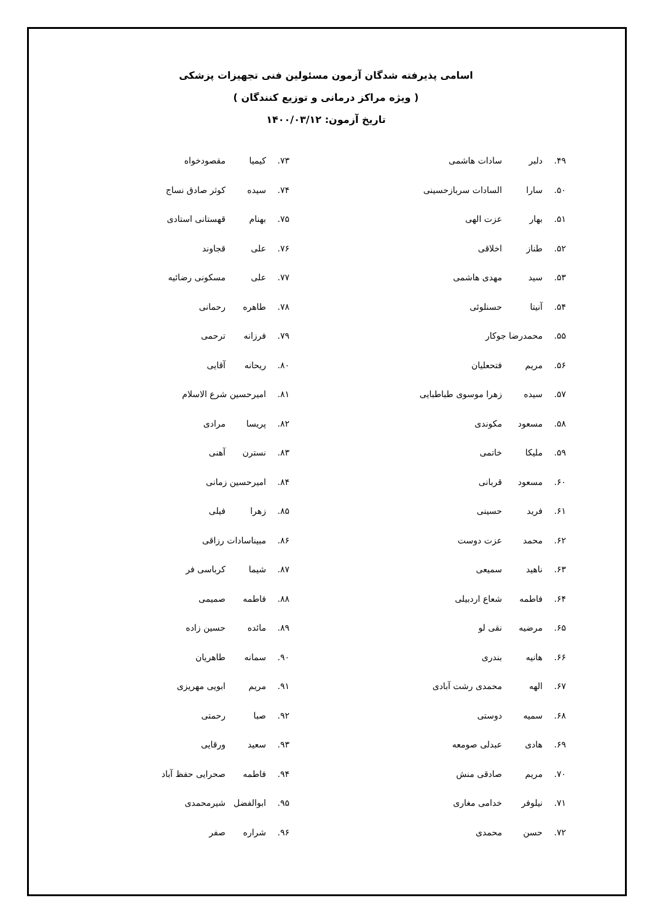اسامی پذیرفته شدگان آزمون مسئولین فنی تجهیزات پزشکی
( ویژه مراکز درمانی و توزیع کنندگان )
تاریخ آزمون: ۱۴۰۰/۰۳/۱۲
۴۹. دلبر سادات هاشمی
۵۰. سارا السادات سربازحسینی
۵۱. بهار عزت الهی
۵۲. طناز اخلاقی
۵۳. سید مهدی هاشمی
۵۴. آنیتا حسنلوئی
۵۵. محمدرضا جوکار
۵۶. مریم فتحعلیان
۵۷. سیده زهرا موسوی طباطبایی
۵۸. مسعود مکوندی
۵۹. ملیکا خاتمی
۶۰. مسعود قربانی
۶۱. فرید حسینی
۶۲. محمد عزت دوست
۶۳. ناهید سمیعی
۶۴. فاطمه شعاع اردبیلی
۶۵. مرضیه نقی لو
۶۶. هانیه بندری
۶۷. الهه محمدی رشت آبادی
۶۸. سمیه دوستی
۶۹. هادی عبدلی صومعه
۷۰. مریم صادقی منش
۷۱. نیلوفر خدامی مغاری
۷۲. حسن محمدی
۷۳. کیمیا مقصودخواه
۷۴. سیده کوثر صادق نساج
۷۵. بهنام قهستانی استادی
۷۶. علی قجاوند
۷۷. علی مسکونی رضائیه
۷۸. طاهره رحمانی
۷۹. فرزانه ترحمی
۸۰. ریحانه آقایی
۸۱. امیرحسین شرع الاسلام
۸۲. پریسا مرادی
۸۳. نسترن آهنی
۸۴. امیرحسین زمانی
۸۵. زهرا فیلی
۸۶. مبیناسادات رزاقی
۸۷. شیما کرباسی فر
۸۸. فاطمه صمیمی
۸۹. مائده حسین زاده
۹۰. سمانه طاهریان
۹۱. مریم ابویی مهریزی
۹۲. صبا رحمتی
۹۳. سعید ورقایی
۹۴. فاطمه صحرایی حفظ آباد
۹۵. ابوالفضل شیرمحمدی
۹۶. شراره صفر